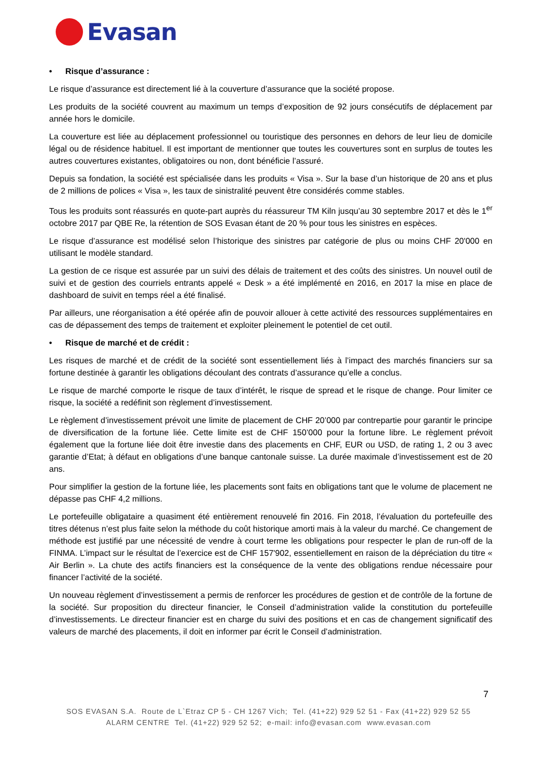Evasan
• Risque d’assurance :
Le risque d’assurance est directement lié à la couverture d’assurance que la société propose.
Les produits de la société couvrent au maximum un temps d’exposition de 92 jours consécutifs de déplacement par année hors le domicile.
La couverture est liée au déplacement professionnel ou touristique des personnes en dehors de leur lieu de domicile légal ou de résidence habituel. Il est important de mentionner que toutes les couvertures sont en surplus de toutes les autres couvertures existantes, obligatoires ou non, dont bénéficie l’assuré.
Depuis sa fondation, la société est spécialisée dans les produits « Visa ». Sur la base d’un historique de 20 ans et plus de 2 millions de polices « Visa », les taux de sinistralité peuvent être considérés comme stables.
Tous les produits sont réassurés en quote-part auprès du réassureur TM Kiln jusqu’au 30 septembre 2017 et dès le 1<sup>er</sup> octobre 2017 par QBE Re, la rétention de SOS Evasan étant de 20 % pour tous les sinistres en espèces.
Le risque d’assurance est modélisé selon l’historique des sinistres par catégorie de plus ou moins CHF 20'000 en utilisant le modèle standard.
La gestion de ce risque est assurée par un suivi des délais de traitement et des coûts des sinistres. Un nouvel outil de suivi et de gestion des courriels entrants appelé « Desk » a été implémenté en 2016, en 2017 la mise en place de dashboard de suivit en temps réel a été finalisé.
Par ailleurs, une réorganisation a été opérée afin de pouvoir allouer à cette activité des ressources supplémentaires en cas de dépassement des temps de traitement et exploiter pleinement le potentiel de cet outil.
• Risque de marché et de crédit :
Les risques de marché et de crédit de la société sont essentiellement liés à l’impact des marchés financiers sur sa fortune destinée à garantir les obligations découlant des contrats d’assurance qu’elle a conclus.
Le risque de marché comporte le risque de taux d’intérêt, le risque de spread et le risque de change. Pour limiter ce risque, la société a redéfinit son règlement d’investissement.
Le règlement d’investissement prévoit une limite de placement de CHF 20’000 par contrepartie pour garantir le principe de diversification de la fortune liée. Cette limite est de CHF 150’000 pour la fortune libre. Le règlement prévoit également que la fortune liée doit être investie dans des placements en CHF, EUR ou USD, de rating 1, 2 ou 3 avec garantie d’Etat; à défaut en obligations d’une banque cantonale suisse. La durée maximale d’investissement est de 20 ans.
Pour simplifier la gestion de la fortune liée, les placements sont faits en obligations tant que le volume de placement ne dépasse pas CHF 4,2 millions.
Le portefeuille obligataire a quasiment été entièrement renouvelé fin 2016. Fin 2018, l’évaluation du portefeuille des titres détenus n’est plus faite selon la méthode du coût historique amorti mais à la valeur du marché. Ce changement de méthode est justifié par une nécessité de vendre à court terme les obligations pour respecter le plan de run-off de la FINMA. L’impact sur le résultat de l’exercice est de CHF 157'902, essentiellement en raison de la dépréciation du titre « Air Berlin ». La chute des actifs financiers est la conséquence de la vente des obligations rendue nécessaire pour financer l’activité de la société.
Un nouveau règlement d’investissement a permis de renforcer les procédures de gestion et de contrôle de la fortune de la société. Sur proposition du directeur financier, le Conseil d’administration valide la constitution du portefeuille d’investissements. Le directeur financier est en charge du suivi des positions et en cas de changement significatif des valeurs de marché des placements, il doit en informer par écrit le Conseil d’administration.
7
SOS EVASAN S.A. Route de L`Etraz CP 5 - CH 1267 Vich; Tel. (41+22) 929 52 51 - Fax (41+22) 929 52 55
ALARM CENTRE Tel. (41+22) 929 52 52; e-mail: info@evasan.com www.evasan.com